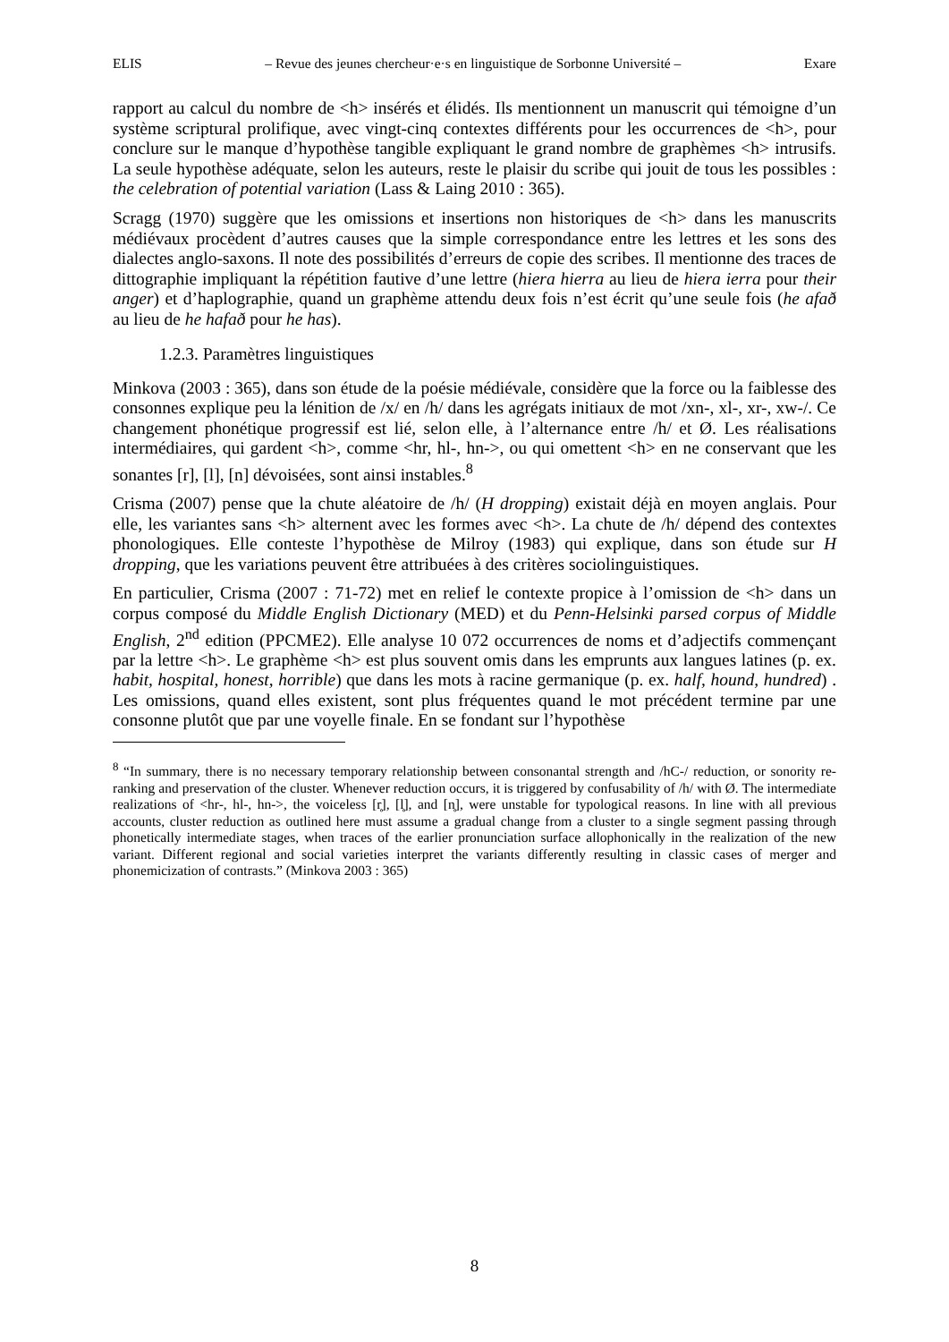ELIS – Revue des jeunes chercheur·e·s en linguistique de Sorbonne Université – Exare
rapport au calcul du nombre de <h> insérés et élidés. Ils mentionnent un manuscrit qui témoigne d’un système scriptural prolifique, avec vingt-cinq contextes différents pour les occurrences de <h>, pour conclure sur le manque d’hypothèse tangible expliquant le grand nombre de graphèmes <h> intrusifs. La seule hypothèse adéquate, selon les auteurs, reste le plaisir du scribe qui jouit de tous les possibles : the celebration of potential variation (Lass & Laing 2010 : 365).
Scragg (1970) suggère que les omissions et insertions non historiques de <h> dans les manuscrits médiévaux procèdent d’autres causes que la simple correspondance entre les lettres et les sons des dialectes anglo-saxons. Il note des possibilités d’erreurs de copie des scribes. Il mentionne des traces de dittographie impliquant la répétition fautive d’une lettre (hiera hierra au lieu de hiera ierra pour their anger) et d’haplographie, quand un graphème attendu deux fois n’est écrit qu’une seule fois (he afað au lieu de he hafað pour he has).
1.2.3. Paramètres linguistiques
Minkova (2003 : 365), dans son étude de la poésie médiévale, considère que la force ou la faiblesse des consonnes explique peu la lénition de /x/ en /h/ dans les agrégats initiaux de mot /xn-, xl-, xr-, xw-/. Ce changement phonétique progressif est lié, selon elle, à l’alternance entre /h/ et Ø. Les réalisations intermédiaires, qui gardent <h>, comme <hr, hl-, hn->, ou qui omettent <h> en ne conservant que les sonantes [r], [l], [n] dévoisées, sont ainsi instables.<sup>8</sup>
Crisma (2007) pense que la chute aléatoire de /h/ (H dropping) existait déjà en moyen anglais. Pour elle, les variantes sans <h> alternent avec les formes avec <h>. La chute de /h/ dépend des contextes phonologiques. Elle conteste l’hypothèse de Milroy (1983) qui explique, dans son étude sur H dropping, que les variations peuvent être attribuées à des critères sociolinguistiques.
En particulier, Crisma (2007 : 71-72) met en relief le contexte propice à l’omission de <h> dans un corpus composé du Middle English Dictionary (MED) et du Penn-Helsinki parsed corpus of Middle English, 2<sup>nd</sup> edition (PPCME2). Elle analyse 10 072 occurrences de noms et d’adjectifs commençant par la lettre <h>. Le graphème <h> est plus souvent omis dans les emprunts aux langues latines (p. ex. habit, hospital, honest, horrible) que dans les mots à racine germanique (p. ex. half, hound, hundred) . Les omissions, quand elles existent, sont plus fréquentes quand le mot précédent termine par une consonne plutôt que par une voyelle finale. En se fondant sur l’hypothèse
<sup>8</sup> “In summary, there is no necessary temporary relationship between consonantal strength and /hC-/ reduction, or sonority re-ranking and preservation of the cluster. Whenever reduction occurs, it is triggered by confusability of /h/ with Ø. The intermediate realizations of <hr-, hl-, hn->, the voiceless [r̥], [l̥], and [n̥], were unstable for typological reasons. In line with all previous accounts, cluster reduction as outlined here must assume a gradual change from a cluster to a single segment passing through phonetically intermediate stages, when traces of the earlier pronunciation surface allophonically in the realization of the new variant. Different regional and social varieties interpret the variants differently resulting in classic cases of merger and phonemicization of contrasts.” (Minkova 2003 : 365)
8